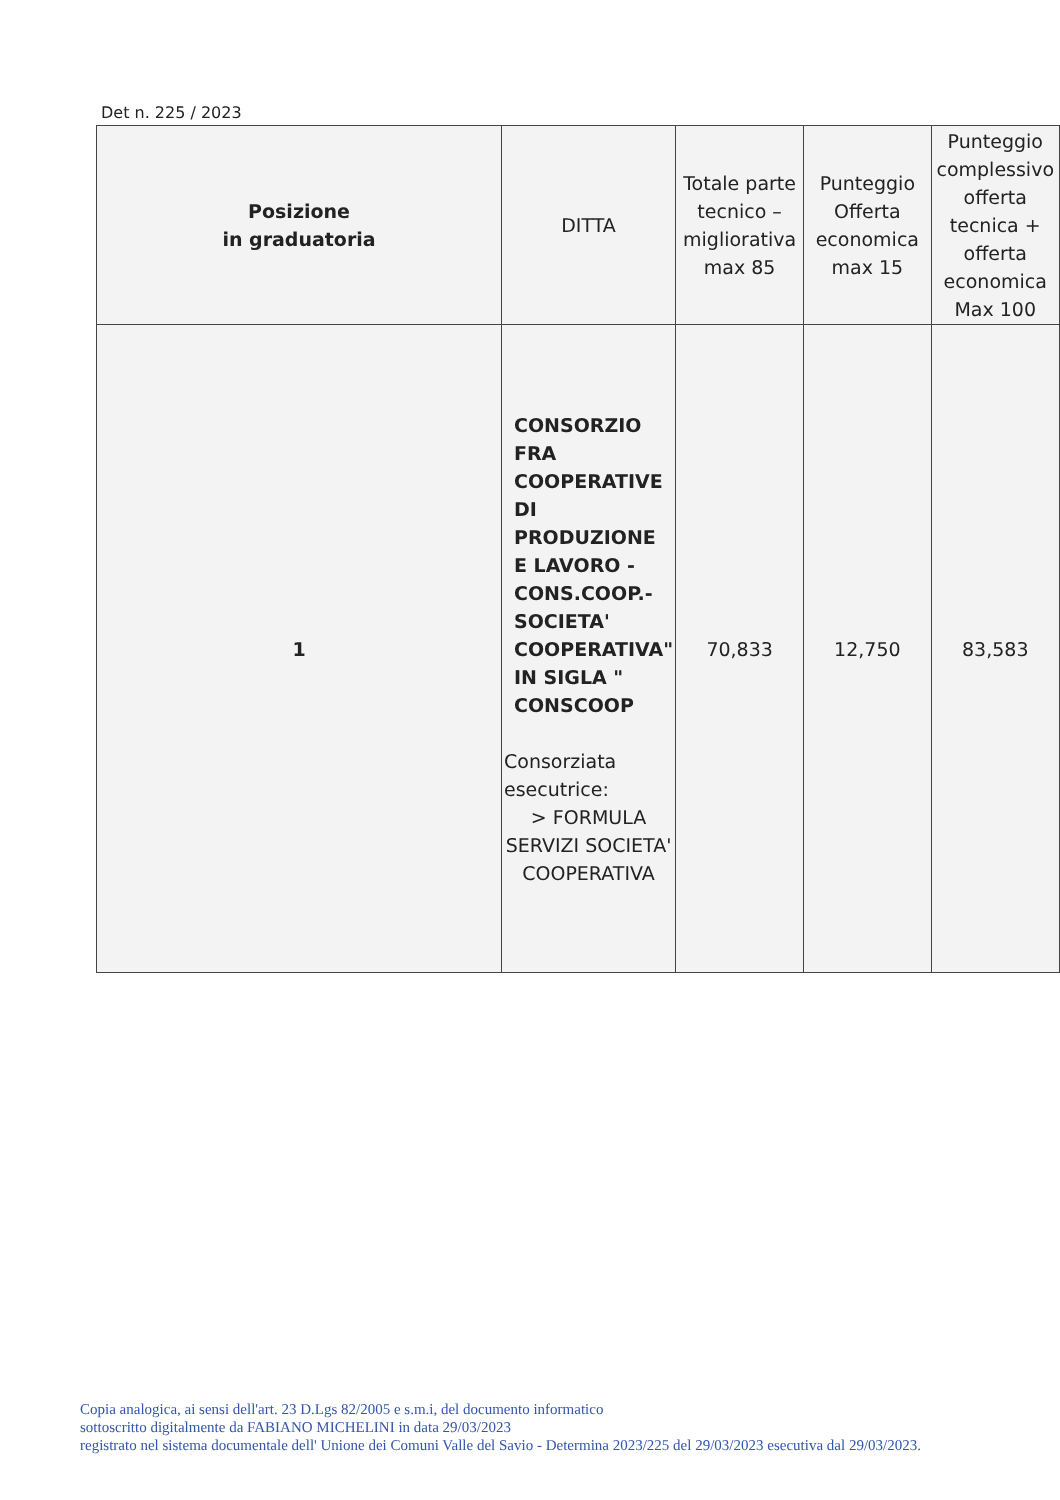Det n. 225 / 2023
| Posizione in graduatoria | DITTA | Totale parte tecnico –migliorativa max 85 | Punteggio Offerta economica max 15 | Punteggio complessivo offerta tecnica + offerta economica Max 100 |
| --- | --- | --- | --- | --- |
| 1 | CONSORZIO FRA COOPERATIVE DI PRODUZIONE E LAVORO - CONS.COOP.- SOCIETA' COOPERATIVA" IN SIGLA " CONSCOOP Consorziata esecutrice: > FORMULA SERVIZI SOCIETA' COOPERATIVA | 70,833 | 12,750 | 83,583 |
Copia analogica, ai sensi dell'art. 23 D.Lgs 82/2005 e s.m.i, del documento informatico
sottoscritto digitalmente da FABIANO MICHELINI in data 29/03/2023
registrato nel sistema documentale dell' Unione dei Comuni Valle del Savio - Determina 2023/225 del 29/03/2023 esecutiva dal 29/03/2023.